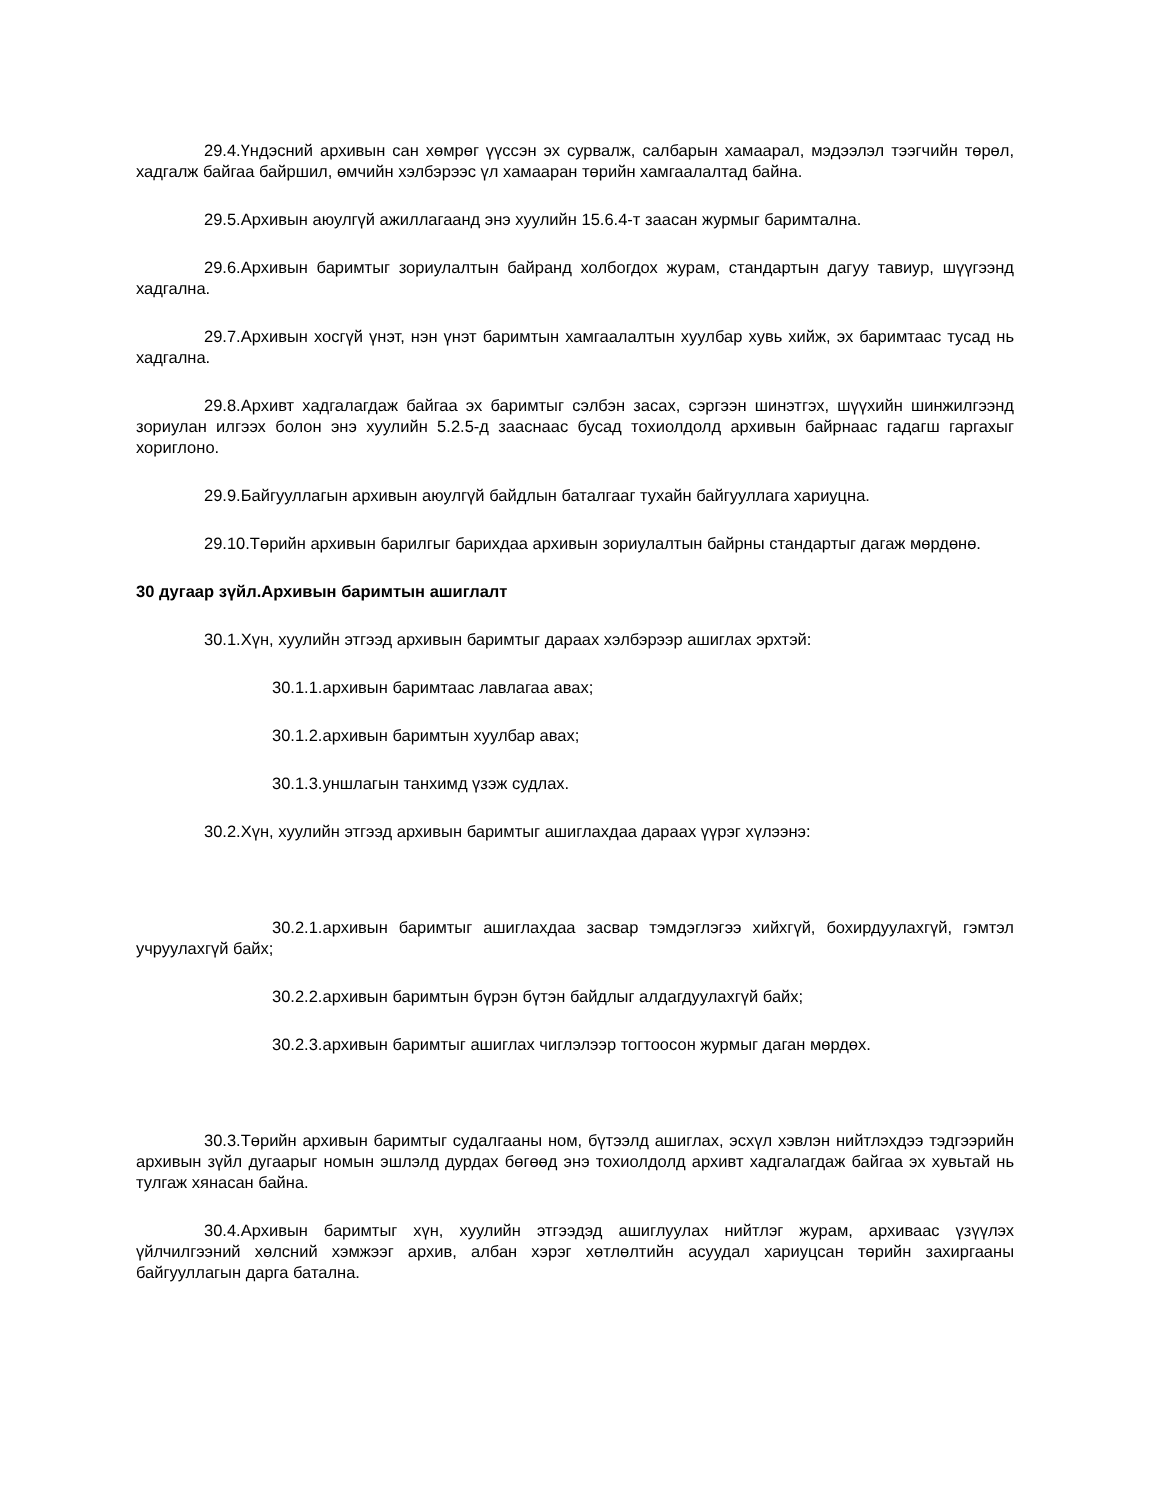29.4.Үндэсний архивын сан хөмрөг үүссэн эх сурвалж, салбарын хамаарал, мэдээлэл тээгчийн төрөл, хадгалж байгаа байршил, өмчийн хэлбэрээс үл хамааран төрийн хамгаалалтад байна.
29.5.Архивын аюулгүй ажиллагаанд энэ хуулийн 15.6.4-т заасан журмыг баримтална.
29.6.Архивын баримтыг зориулалтын байранд холбогдох журам, стандартын дагуу тавиур, шүүгээнд хадгална.
29.7.Архивын хосгүй үнэт, нэн үнэт баримтын хамгаалалтын хуулбар хувь хийж, эх баримтаас тусад нь хадгална.
29.8.Архивт хадгалагдаж байгаа эх баримтыг сэлбэн засах, сэргээн шинэтгэх, шүүхийн шинжилгээнд зориулан илгээх болон энэ хуулийн 5.2.5-д зааснаас бусад тохиолдолд архивын байрнаас гадагш гаргахыг хориглоно.
29.9.Байгууллагын архивын аюулгүй байдлын баталгааг тухайн байгууллага хариуцна.
29.10.Төрийн архивын барилгыг барихдаа архивын зориулалтын байрны стандартыг дагаж мөрдөнө.
30 дугаар зүйл.Архивын баримтын ашиглалт
30.1.Хүн, хуулийн этгээд архивын баримтыг дараах хэлбэрээр ашиглах эрхтэй:
30.1.1.архивын баримтаас лавлагаа авах;
30.1.2.архивын баримтын хуулбар авах;
30.1.3.уншлагын танхимд үзэж судлах.
30.2.Хүн, хуулийн этгээд архивын баримтыг ашиглахдаа дараах үүрэг хүлээнэ:
30.2.1.архивын баримтыг ашиглахдаа засвар тэмдэглэгээ хийхгүй, бохирдуулахгүй, гэмтэл учруулахгүй байх;
30.2.2.архивын баримтын бүрэн бүтэн байдлыг алдагдуулахгүй байх;
30.2.3.архивын баримтыг ашиглах чиглэлээр тогтоосон журмыг даган мөрдөх.
30.3.Төрийн архивын баримтыг судалгааны ном, бүтээлд ашиглах, эсхүл хэвлэн нийтлэхдээ тэдгээрийн архивын зүйл дугаарыг номын эшлэлд дурдах бөгөөд энэ тохиолдолд архивт хадгалагдаж байгаа эх хувьтай нь тулгаж хянасан байна.
30.4.Архивын баримтыг хүн, хуулийн этгээдэд ашиглуулах нийтлэг журам, архиваас үзүүлэх үйлчилгээний хөлсний хэмжээг архив, албан хэрэг хөтлөлтийн асуудал хариуцсан төрийн захиргааны байгууллагын дарга батална.